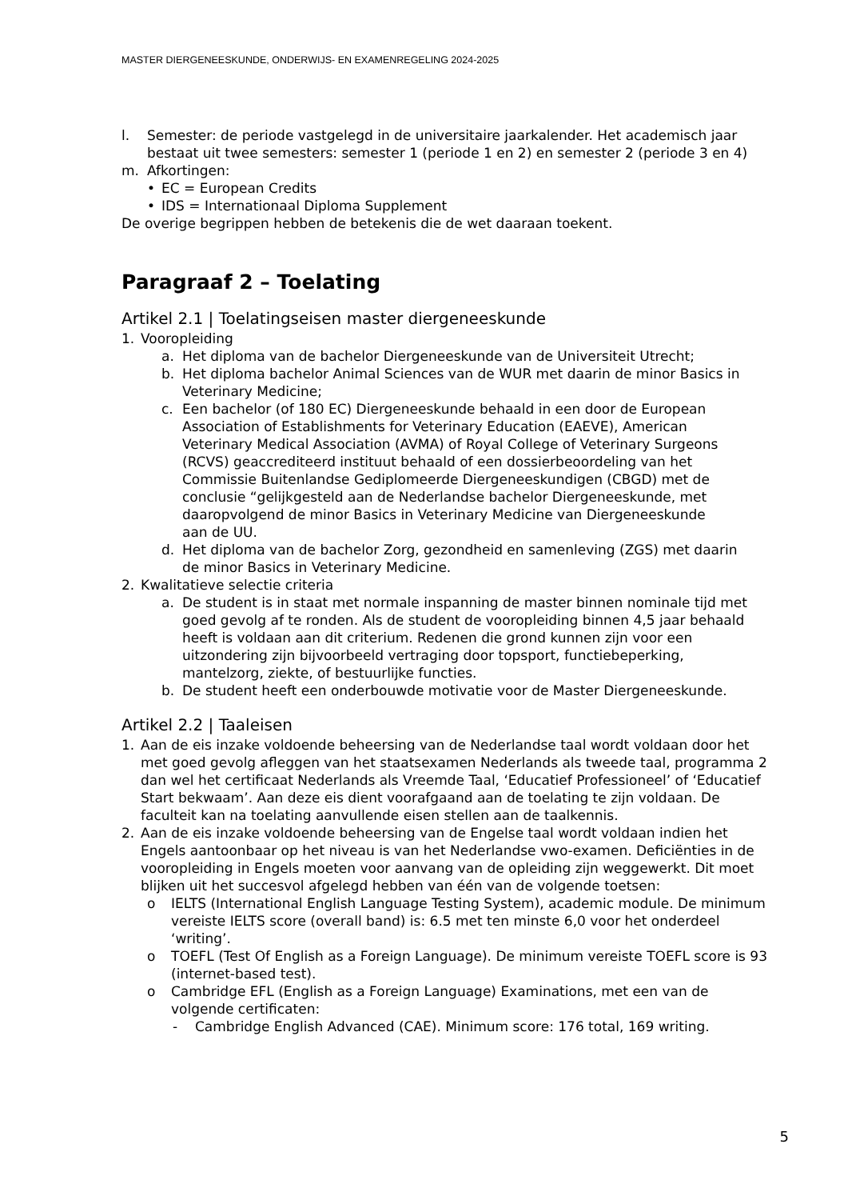MASTER DIERGENEESKUNDE, ONDERWIJS- EN EXAMENREGELING 2024-2025
l. Semester: de periode vastgelegd in de universitaire jaarkalender. Het academisch jaar bestaat uit twee semesters: semester 1 (periode 1 en 2) en semester 2 (periode 3 en 4)
m. Afkortingen:
• EC = European Credits
• IDS = Internationaal Diploma Supplement
De overige begrippen hebben de betekenis die de wet daaraan toekent.
Paragraaf 2 – Toelating
Artikel 2.1 | Toelatingseisen master diergeneeskunde
1. Vooropleiding
a. Het diploma van de bachelor Diergeneeskunde van de Universiteit Utrecht;
b. Het diploma bachelor Animal Sciences van de WUR met daarin de minor Basics in Veterinary Medicine;
c. Een bachelor (of 180 EC) Diergeneeskunde behaald in een door de European Association of Establishments for Veterinary Education (EAEVE), American Veterinary Medical Association (AVMA) of Royal College of Veterinary Surgeons (RCVS) geaccrediteerd instituut behaald of een dossierbeoordeling van het Commissie Buitenlandse Gediplomeerde Diergeneeskundigen (CBGD) met de conclusie “gelijkgesteld aan de Nederlandse bachelor Diergeneeskunde, met daaropvolgend de minor Basics in Veterinary Medicine van Diergeneeskunde aan de UU.
d. Het diploma van de bachelor Zorg, gezondheid en samenleving (ZGS) met daarin de minor Basics in Veterinary Medicine.
2. Kwalitatieve selectie criteria
a. De student is in staat met normale inspanning de master binnen nominale tijd met goed gevolg af te ronden. Als de student de vooropleiding binnen 4,5 jaar behaald heeft is voldaan aan dit criterium. Redenen die grond kunnen zijn voor een uitzondering zijn bijvoorbeeld vertraging door topsport, functiebeperking, mantelzorg, ziekte, of bestuurlijke functies.
b. De student heeft een onderbouwde motivatie voor de Master Diergeneeskunde.
Artikel 2.2 | Taaleisen
1. Aan de eis inzake voldoende beheersing van de Nederlandse taal wordt voldaan door het met goed gevolg afleggen van het staatsexamen Nederlands als tweede taal, programma 2 dan wel het certificaat Nederlands als Vreemde Taal, ‘Educatief Professioneel’ of ‘Educatief Start bekwaam’. Aan deze eis dient voorafgaand aan de toelating te zijn voldaan. De faculteit kan na toelating aanvullende eisen stellen aan de taalkennis.
2. Aan de eis inzake voldoende beheersing van de Engelse taal wordt voldaan indien het Engels aantoonbaar op het niveau is van het Nederlandse vwo-examen. Deficiënties in de vooropleiding in Engels moeten voor aanvang van de opleiding zijn weggewerkt. Dit moet blijken uit het succesvol afgelegd hebben van één van de volgende toetsen:
o IELTS (International English Language Testing System), academic module. De minimum vereiste IELTS score (overall band) is: 6.5 met ten minste 6,0 voor het onderdeel ‘writing’.
o TOEFL (Test Of English as a Foreign Language). De minimum vereiste TOEFL score is 93 (internet-based test).
o Cambridge EFL (English as a Foreign Language) Examinations, met een van de volgende certificaten:
- Cambridge English Advanced (CAE). Minimum score: 176 total, 169 writing.
5